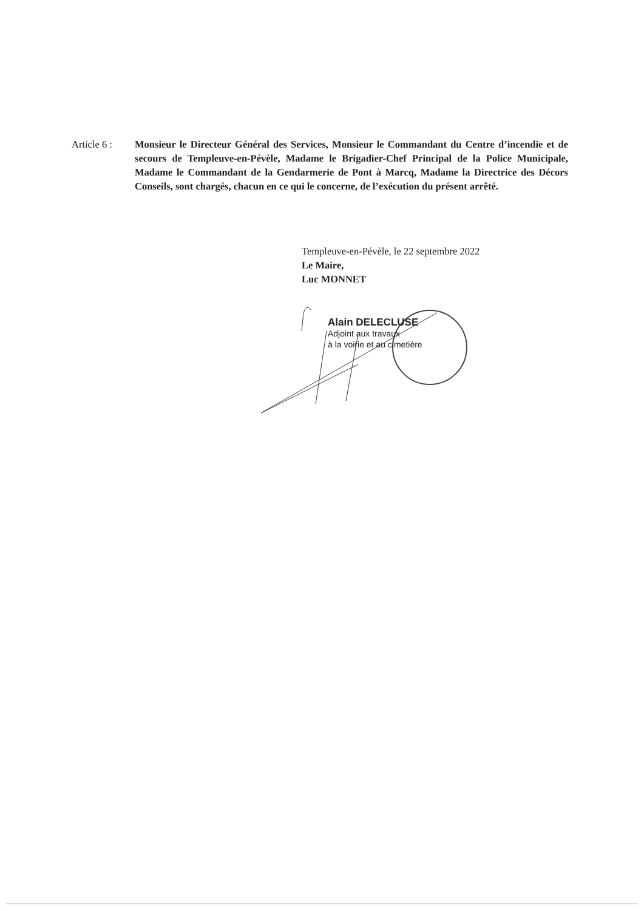Article 6 :
Monsieur le Directeur Général des Services, Monsieur le Commandant du Centre d’incendie et de secours de Templeuve-en-Pévèle, Madame le Brigadier-Chef Principal de la Police Municipale, Madame le Commandant de la Gendarmerie de Pont à Marcq, Madame la Directrice des Décors Conseils, sont chargés, chacun en ce qui le concerne, de l’exécution du présent arrêté.
Templeuve-en-Pévèle, le 22 septembre 2022
Le Maire,
Luc MONNET
Alain DELECLUSE
Adjoint aux travaux
à la voirie et au cimetière